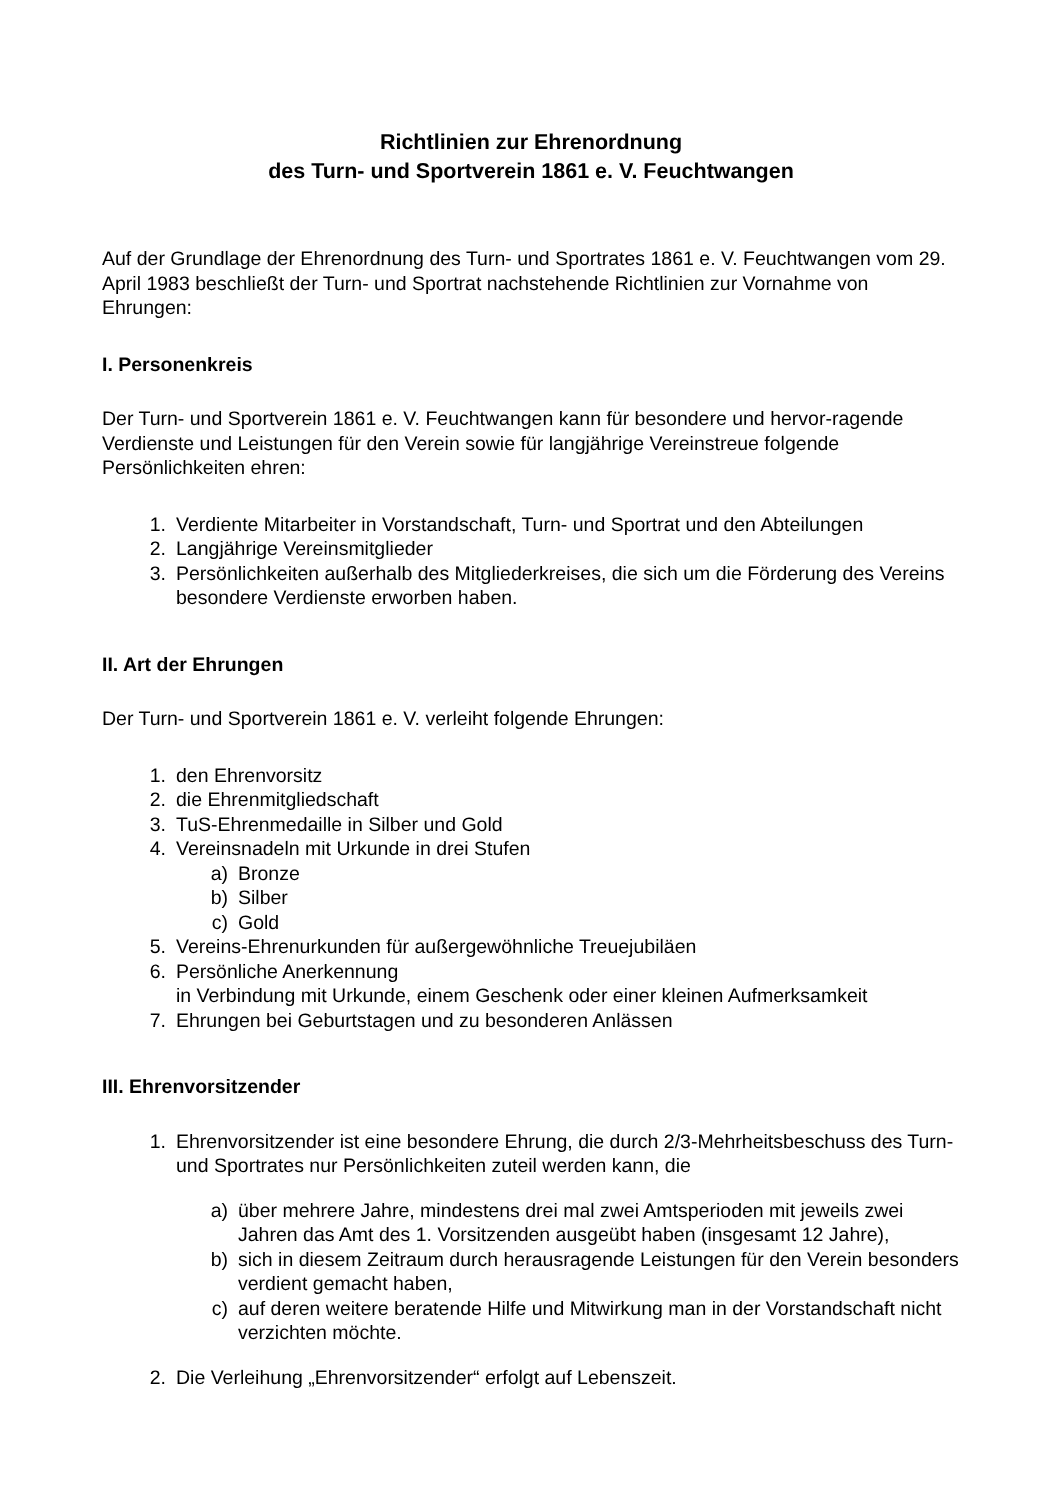Richtlinien zur Ehrenordnung
des Turn- und Sportverein 1861 e. V. Feuchtwangen
Auf der Grundlage der Ehrenordnung des Turn- und Sportrates 1861 e. V. Feuchtwangen vom 29. April 1983 beschließt der Turn- und Sportrat nachstehende Richtlinien zur Vornahme von Ehrungen:
I. Personenkreis
Der Turn- und Sportverein 1861 e. V. Feuchtwangen kann für besondere und hervor-ragende Verdienste und Leistungen für den Verein sowie für langjährige Vereinstreue folgende Persönlichkeiten ehren:
1. Verdiente Mitarbeiter in Vorstandschaft, Turn- und Sportrat und den Abteilungen
2. Langjährige Vereinsmitglieder
3. Persönlichkeiten außerhalb des Mitgliederkreises, die sich um die Förderung des Vereins besondere Verdienste erworben haben.
II. Art der Ehrungen
Der Turn- und Sportverein 1861 e. V. verleiht folgende Ehrungen:
1. den Ehrenvorsitz
2. die Ehrenmitgliedschaft
3. TuS-Ehrenmedaille in Silber und Gold
4. Vereinsnadeln mit Urkunde in drei Stufen
a) Bronze
b) Silber
c) Gold
5. Vereins-Ehrenurkunden für außergewöhnliche Treuejubiläen
6. Persönliche Anerkennung
in Verbindung mit Urkunde, einem Geschenk oder einer kleinen Aufmerksamkeit
7. Ehrungen bei Geburtstagen und zu besonderen Anlässen
III. Ehrenvorsitzender
1. Ehrenvorsitzender ist eine besondere Ehrung, die durch 2/3-Mehrheitsbeschuss des Turn- und Sportrates nur Persönlichkeiten zuteil werden kann, die
a) über mehrere Jahre, mindestens drei mal zwei Amtsperioden mit jeweils zwei Jahren das Amt des 1. Vorsitzenden ausgeübt haben (insgesamt 12 Jahre),
b) sich in diesem Zeitraum durch herausragende Leistungen für den Verein besonders verdient gemacht haben,
c) auf deren weitere beratende Hilfe und Mitwirkung man in der Vorstandschaft nicht verzichten möchte.
2. Die Verleihung „Ehrenvorsitzender“ erfolgt auf Lebenszeit.